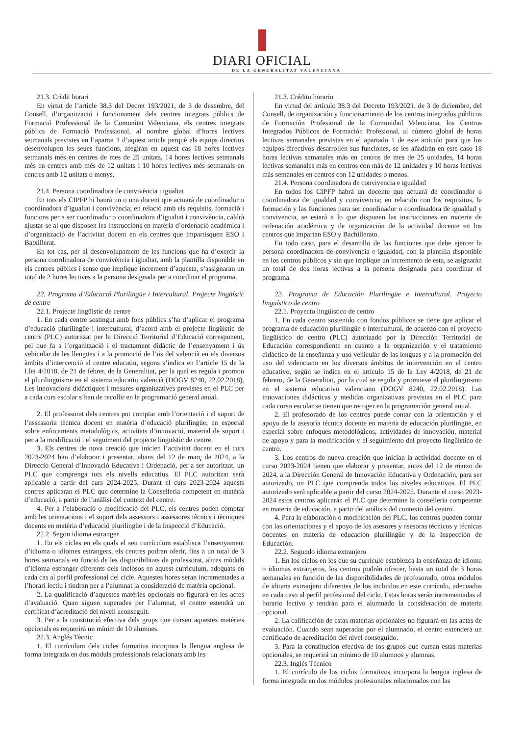DIARI OFICIAL
DE LA GENERALITAT VALENCIANA
21.3. Crèdit horari
En virtut de l’article 38.3 del Decret 193/2021, de 3 de desembre, del Consell, d’organització i funcionament dels centres integrats públics de Formació Professional de la Comunitat Valenciana, els centres integrats públics de Formació Professional, al nombre global d’hores lectives setmanals previstes en l’apartat 1 d’aquest article perquè els equips directius desenvolupen les seues funcions, afegiran en aquest cas 18 hores lectives setmanals més en centres de mes de 25 unitats, 14 hores lectives setmanals més en centres amb més de 12 unitats i 10 hores lectives més setmanals en centres amb 12 unitats o menys.
21.4. Persona coordinadora de convivència i igualtat
En tots els CIPFP hi haurà un o una docent que actuarà de coordinador o coordinadora d’igualtat i convivència; en relació amb els requisits, formació i funcions per a ser coordinador o coordinadora d’igualtat i convivència, caldrà ajustar-se al que disposen les instruccions en matèria d’ordenació acadèmica i d’organització de l’activitat docent en els centres que impartisquen ESO i Batxillerat.
En tot cas, per al desenvolupament de les funcions que ha d’exercir la persona coordinadora de convivència i igualtat, amb la plantilla disponible en els centres públics i sense que implique increment d’aquesta, s’assignaran un total de 2 hores lectives a la persona designada per a coordinar el programa.
22. Programa d’Educació Plurilingüe i Intercultural. Projecte lingüístic de centre
22.1. Projecte lingüístic de centre
1. En cada centre sostingut amb fons públics s’ha d’aplicar el programa d’educació plurilingüe i intercultural, d’acord amb el projecte lingüístic de centre (PLC) autoritzat per la Direcció Territorial d’Educació corresponent, pel que fa a l’organització i el tractament didàctic de l’ensenyament i ús vehicular de les llengües i a la promoció de l’ús del valencià en els diversos àmbits d’intervenció al centre educatiu, segons s’indica en l’article 15 de la Llei 4/2018, de 21 de febrer, de la Generalitat, per la qual es regula i promou el plurilingüisme en el sistema educatiu valencià (DOGV 8240, 22.02.2018). Les innovacions didàctiques i mesures organitzatives previstes en el PLC per a cada curs escolar s’han de recollir en la programació general anual.
2. El professorat dels centres pot comptar amb l’orientació i el suport de l’assessoria tècnica docent en matèria d’educació plurilingüe, en especial sobre enfocaments metodològics, activitats d’innovació, material de suport i per a la modificació i el seguiment del projecte lingüístic de centre.
3. Els centres de nova creació que inicien l’activitat docent en el curs 2023-2024 han d’elaborar i presentar, abans del 12 de març de 2024, a la Direcció General d’Innovació Educativa i Ordenació, per a ser autoritzat, un PLC que comprenga tots els nivells educatius. El PLC autoritzat serà aplicable a partir del curs 2024-2025. Durant el curs 2023-2024 aquests centres aplicaran el PLC que determine la Conselleria competent en matèria d’educació, a partir de l’anàlisi del context del centre.
4. Per a l’elaboració o modificació del PLC, els centres poden comptar amb les orientacions i el suport dels assessors i assessores tècnics i tècniques docents en matèria d’educació plurilingüe i de la Inspecció d’Educació.
22.2. Segon idioma estranger
1. En els cicles en els quals el seu currículum establisca l’ensenyament d’idioma o idiomes estrangers, els centres podran oferir, fins a un total de 3 hores setmanals en funció de les disponibilitats de professorat, altres mòduls d’idioma estranger diferents dels inclosos en aquest currículum, adequats en cada cas al perfil professional del cicle. Aquestes hores seran incrementades a l’horari lectiu i tindran per a l’alumnat la consideració de matèria opcional.
2. La qualificació d’aquestes matèries opcionals no figurarà en les actes d’avaluació. Quan siguen superades per l’alumnat, el centre estendrà un certificat d’acreditació del nivell aconseguit.
3. Per a la constitució efectiva dels grups que cursen aquestes matèries opcionals es requerirà un mínim de 10 alumnes.
22.3. Anglés Tècnic
1. El currículum dels cicles formatius incorpora la llengua anglesa de forma integrada en dos mòduls professionals relacionats amb les
21.3. Crédito horario
En virtud del artículo 38.3 del Decreto 193/2021, de 3 de diciembre, del Consell, de organización y funcionamiento de los centros integrados públicos de Formación Profesional de la Comunidad Valenciana, los Centros Integrados Públicos de Formación Profesional, al número global de horas lectivas semanales previstas en el apartado 1 de este artículo para que los equipos directivos desarrollen sus funciones, se les añadirán en este caso 18 horas lectivas semanales más en centros de mes de 25 unidades, 14 horas lectivas semanales más en centros con más de 12 unidades y 10 horas lectivas más semanales en centros con 12 unidades o menos.
21.4. Persona coordinadora de convivencia e igualdad
En todos los CIPFP habrá un docente que actuará de coordinador o coordinadora de igualdad y convivencia; en relación con los requisitos, la formación y las funciones para ser coordinador o coordinadora de igualdad y convivencia, se estará a lo que disponen las instrucciones en materia de ordenación académica y de organización de la actividad docente en los centros que impartan ESO y Bachillerato.
En todo caso, para el desarrollo de las funciones que debe ejercer la persona coordinadora de convivencia e igualdad, con la plantilla disponible en los centros públicos y sin que implique un incremento de esta, se asignarán un total de dos horas lectivas a la persona designada para coordinar el programa.
22. Programa de Educación Plurilingüe e Intercultural. Proyecto lingüístico de centro
22.1. Proyecto lingüístico de centro
1. En cada centro sostenido con fondos públicos se tiene que aplicar el programa de educación plurilingüe e intercultural, de acuerdo con el proyecto lingüístico de centro (PLC) autorizado por la Dirección Territorial de Educación correspondiente en cuanto a la organización y el tratamiento didáctico de la enseñanza y uso vehicular de las lenguas y a la promoción del uso del valenciano en los diversos ámbitos de intervención en el centro educativo, según se indica en el artículo 15 de la Ley 4/2018, de 21 de febrero, de la Generalitat, por la cual se regula y promueve el plurilingüismo en el sistema educativo valenciano (DOGV 8240, 22.02.2018). Las innovaciones didácticas y medidas organizativas previstas en el PLC para cada curso escolar se tienen que recoger en la programación general anual.
2. El profesorado de los centros puede contar con la orientación y el apoyo de la asesoría técnica docente en materia de educación plurilingüe, en especial sobre enfoques metodológicos, actividades de innovación, material de apoyo y para la modificación y el seguimiento del proyecto lingüístico de centro.
3. Los centros de nueva creación que inician la actividad docente en el curso 2023-2024 tienen que elaborar y presentar, antes del 12 de marzo de 2024, a la Dirección General de Innovación Educativa y Ordenación, para ser autorizado, un PLC que comprenda todos los niveles educativos. El PLC autorizado será aplicable a partir del curso 2024-2025. Durante el curso 2023-2024 estos centros aplicarán el PLC que determine la conselleria competente en materia de educación, a partir del análisis del contexto del centro.
4. Para la elaboración o modificación del PLC, los centros pueden contar con las orientaciones y el apoyo de los asesores y asesoras técnicos y técnicas docentes en materia de educación plurilingüe y de la Inspección de Educación.
22.2. Segundo idioma extranjero
1. En los ciclos en los que su currículo establezca la enseñanza de idioma o idiomas extranjeros, los centros podrán ofrecer, hasta un total de 3 horas semanales en función de las disponibilidades de profesorado, otros módulos de idioma extranjero diferentes de los incluidos en este currículo, adecuados en cada caso al perfil profesional del ciclo. Estas horas serán incrementadas al horario lectivo y tendrán para el alumnado la consideración de materia opcional.
2. La calificación de estas materias opcionales no figurará en las actas de evaluación. Cuando sean superadas por el alumnado, el centro extenderá un certificado de acreditación del nivel conseguido.
3. Para la constitución efectiva de los grupos que cursan estas materias opcionales, se requerirá un mínimo de 10 alumnos y alumnas.
22.3. Inglés Técnico
1. El currículo de los ciclos formativos incorpora la lengua inglesa de forma integrada en dos módulos profesionales relacionados con las